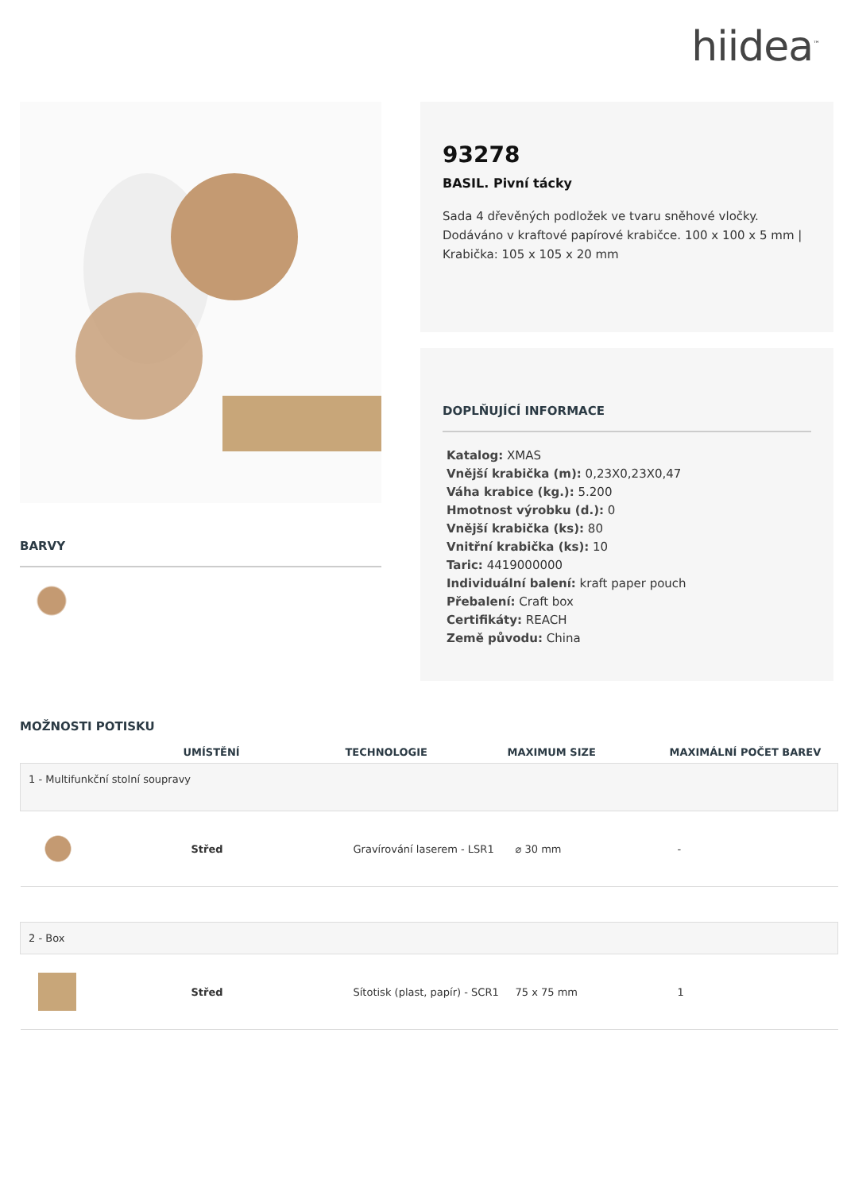hiidea<sup>™</sup>
BARVY
93278
BASIL. Pivní tácky
Sada 4 dřevěných podložek ve tvaru sněhové vločky. Dodáváno v kraftové papírové krabičce. 100 x 100 x 5 mm | Krabička: 105 x 105 x 20 mm
DOPLŇUJÍCÍ INFORMACE
Katalog: XMAS
Vnější krabička (m): 0,23X0,23X0,47
Váha krabice (kg.): 5.200
Hmotnost výrobku (d.): 0
Vnější krabička (ks): 80
Vnitřní krabička (ks): 10
Taric: 4419000000
Individuální balení: kraft paper pouch
Přebalení: Craft box
Certifikáty: REACH
Země původu: China
MOŽNOSTI POTISKU
| | UMÍSTĚNÍ | TECHNOLOGIE | MAXIMUM SIZE | MAXIMÁLNÍ POČET BAREV |
| --- | --- | --- | --- | --- |
| 1 - Multifunkční stolní soupravy | | | | |
| | Střed | Gravírování laserem - LSR1 | ⌀ 30 mm | - |
| 2 - Box | | | | |
| | Střed | Sítotisk (plast, papír) - SCR1 | 75 x 75 mm | 1 |